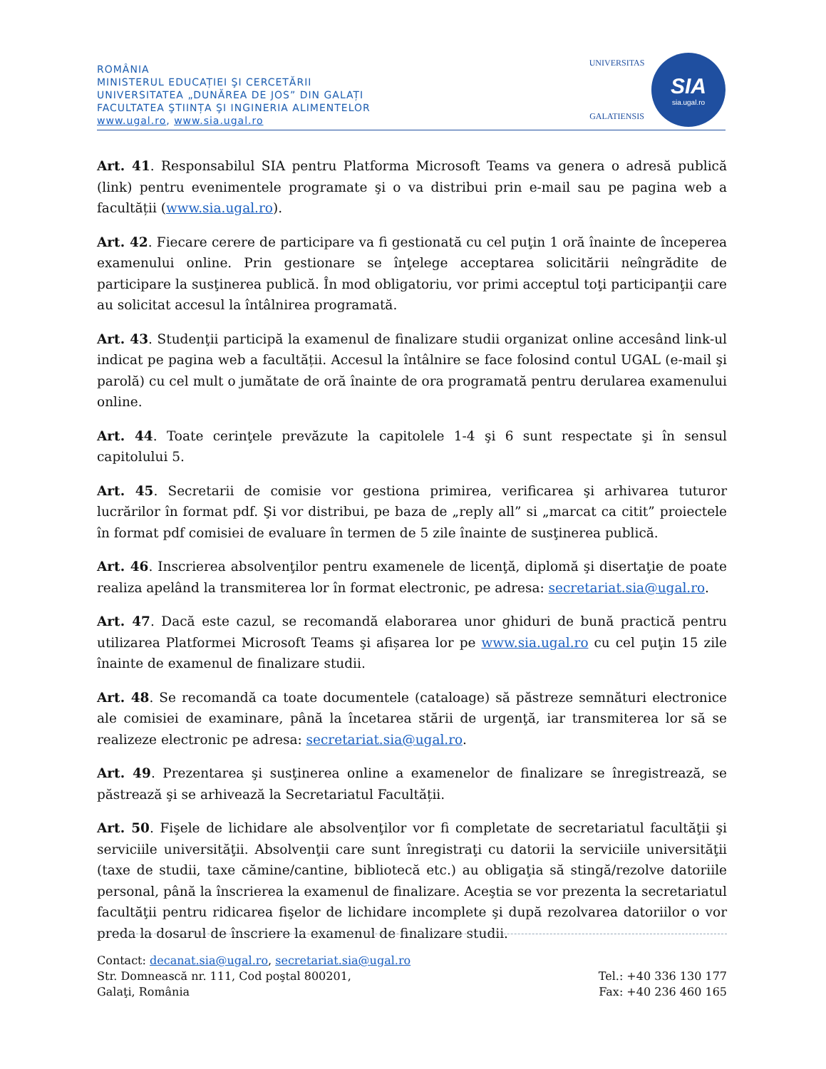ROMÂNIA
MINISTERUL EDUCAȚIEI ŞI CERCETĂRII
UNIVERSITATEA „DUNĂREA DE JOS” DIN GALAȚI
FACULTATEA ŞTIINȚA ŞI INGINERIA ALIMENTELOR
www.ugal.ro, www.sia.ugal.ro
UNIVERSITAS
GALATIENSIS
SIA
sia.ugal.ro
Art. 41. Responsabilul SIA pentru Platforma Microsoft Teams va genera o adresă publică (link) pentru evenimentele programate şi o va distribui prin e-mail sau pe pagina web a facultății (www.sia.ugal.ro).
Art. 42. Fiecare cerere de participare va fi gestionată cu cel puţin 1 oră înainte de începerea examenului online. Prin gestionare se înţelege acceptarea solicitării neîngrădite de participare la susţinerea publică. În mod obligatoriu, vor primi acceptul toţi participanţii care au solicitat accesul la întâlnirea programată.
Art. 43. Studenţii participă la examenul de finalizare studii organizat online accesând link-ul indicat pe pagina web a facultății. Accesul la întâlnire se face folosind contul UGAL (e-mail şi parolă) cu cel mult o jumătate de oră înainte de ora programată pentru derularea examenului online.
Art. 44. Toate cerinţele prevăzute la capitolele 1-4 şi 6 sunt respectate şi în sensul capitolului 5.
Art. 45. Secretarii de comisie vor gestiona primirea, verificarea şi arhivarea tuturor lucrărilor în format pdf. Şi vor distribui, pe baza de „reply all” si „marcat ca citit” proiectele în format pdf comisiei de evaluare în termen de 5 zile înainte de susţinerea publică.
Art. 46. Inscrierea absolvenţilor pentru examenele de licenţă, diplomă şi disertaţie de poate realiza apelând la transmiterea lor în format electronic, pe adresa: secretariat.sia@ugal.ro.
Art. 47. Dacă este cazul, se recomandă elaborarea unor ghiduri de bună practică pentru utilizarea Platformei Microsoft Teams şi afișarea lor pe www.sia.ugal.ro cu cel puţin 15 zile înainte de examenul de finalizare studii.
Art. 48. Se recomandă ca toate documentele (cataloage) să păstreze semnături electronice ale comisiei de examinare, până la încetarea stării de urgenţă, iar transmiterea lor să se realizeze electronic pe adresa: secretariat.sia@ugal.ro.
Art. 49. Prezentarea şi susţinerea online a examenelor de finalizare se înregistrează, se păstrează şi se arhivează la Secretariatul Facultății.
Art. 50. Fişele de lichidare ale absolvenţilor vor fi completate de secretariatul facultăţii şi serviciile universităţii. Absolvenţii care sunt înregistraţi cu datorii la serviciile universităţii (taxe de studii, taxe cămine/cantine, bibliotecă etc.) au obligaţia să stingă/rezolve datoriile personal, până la înscrierea la examenul de finalizare. Aceştia se vor prezenta la secretariatul facultăţii pentru ridicarea fişelor de lichidare incomplete şi după rezolvarea datoriilor o vor preda la dosarul de înscriere la examenul de finalizare studii.
Contact: decanat.sia@ugal.ro, secretariat.sia@ugal.ro
Str. Domnească nr. 111, Cod poştal 800201,
Galaţi, România
Tel.: +40 336 130 177
Fax: +40 236 460 165